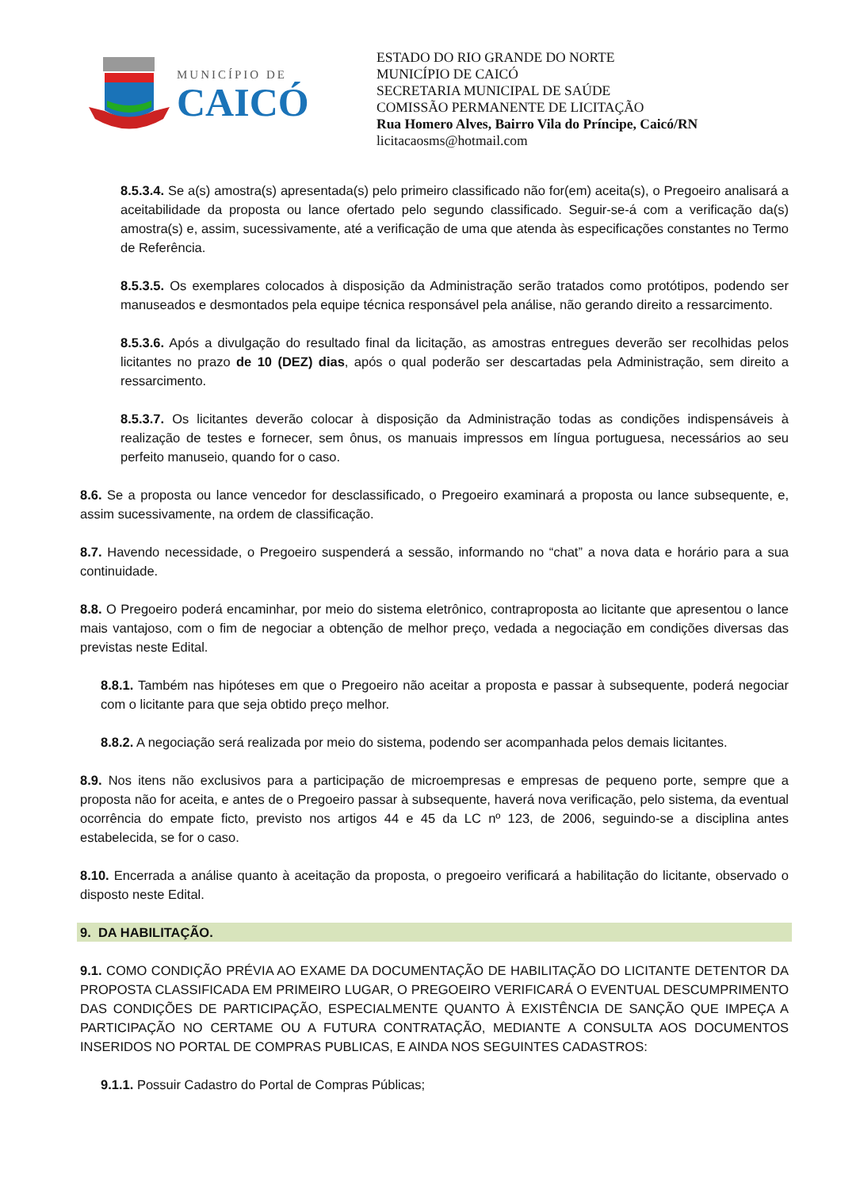MUNICÍPIO DE
CAICÓ
ESTADO DO RIO GRANDE DO NORTE
MUNICÍPIO DE CAICÓ
SECRETARIA MUNICIPAL DE SAÚDE
COMISSÃO PERMANENTE DE LICITAÇÃO
Rua Homero Alves, Bairro Vila do Príncipe, Caicó/RN
licitacaosms@hotmail.com
8.5.3.4. Se a(s) amostra(s) apresentada(s) pelo primeiro classificado não for(em) aceita(s), o Pregoeiro analisará a aceitabilidade da proposta ou lance ofertado pelo segundo classificado. Seguir-se-á com a verificação da(s) amostra(s) e, assim, sucessivamente, até a verificação de uma que atenda às especificações constantes no Termo de Referência.
8.5.3.5. Os exemplares colocados à disposição da Administração serão tratados como protótipos, podendo ser manuseados e desmontados pela equipe técnica responsável pela análise, não gerando direito a ressarcimento.
8.5.3.6. Após a divulgação do resultado final da licitação, as amostras entregues deverão ser recolhidas pelos licitantes no prazo de 10 (DEZ) dias, após o qual poderão ser descartadas pela Administração, sem direito a ressarcimento.
8.5.3.7. Os licitantes deverão colocar à disposição da Administração todas as condições indispensáveis à realização de testes e fornecer, sem ônus, os manuais impressos em língua portuguesa, necessários ao seu perfeito manuseio, quando for o caso.
8.6. Se a proposta ou lance vencedor for desclassificado, o Pregoeiro examinará a proposta ou lance subsequente, e, assim sucessivamente, na ordem de classificação.
8.7. Havendo necessidade, o Pregoeiro suspenderá a sessão, informando no “chat” a nova data e horário para a sua continuidade.
8.8. O Pregoeiro poderá encaminhar, por meio do sistema eletrônico, contraproposta ao licitante que apresentou o lance mais vantajoso, com o fim de negociar a obtenção de melhor preço, vedada a negociação em condições diversas das previstas neste Edital.
8.8.1. Também nas hipóteses em que o Pregoeiro não aceitar a proposta e passar à subsequente, poderá negociar com o licitante para que seja obtido preço melhor.
8.8.2. A negociação será realizada por meio do sistema, podendo ser acompanhada pelos demais licitantes.
8.9. Nos itens não exclusivos para a participação de microempresas e empresas de pequeno porte, sempre que a proposta não for aceita, e antes de o Pregoeiro passar à subsequente, haverá nova verificação, pelo sistema, da eventual ocorrência do empate ficto, previsto nos artigos 44 e 45 da LC nº 123, de 2006, seguindo-se a disciplina antes estabelecida, se for o caso.
8.10. Encerrada a análise quanto à aceitação da proposta, o pregoeiro verificará a habilitação do licitante, observado o disposto neste Edital.
9. DA HABILITAÇÃO.
9.1. COMO CONDIÇÃO PRÉVIA AO EXAME DA DOCUMENTAÇÃO DE HABILITAÇÃO DO LICITANTE DETENTOR DA PROPOSTA CLASSIFICADA EM PRIMEIRO LUGAR, O PREGOEIRO VERIFICARÁ O EVENTUAL DESCUMPRIMENTO DAS CONDIÇÕES DE PARTICIPAÇÃO, ESPECIALMENTE QUANTO À EXISTÊNCIA DE SANÇÃO QUE IMPEÇA A PARTICIPAÇÃO NO CERTAME OU A FUTURA CONTRATAÇÃO, MEDIANTE A CONSULTA AOS DOCUMENTOS INSERIDOS NO PORTAL DE COMPRAS PUBLICAS, E AINDA NOS SEGUINTES CADASTROS:
9.1.1. Possuir Cadastro do Portal de Compras Públicas;